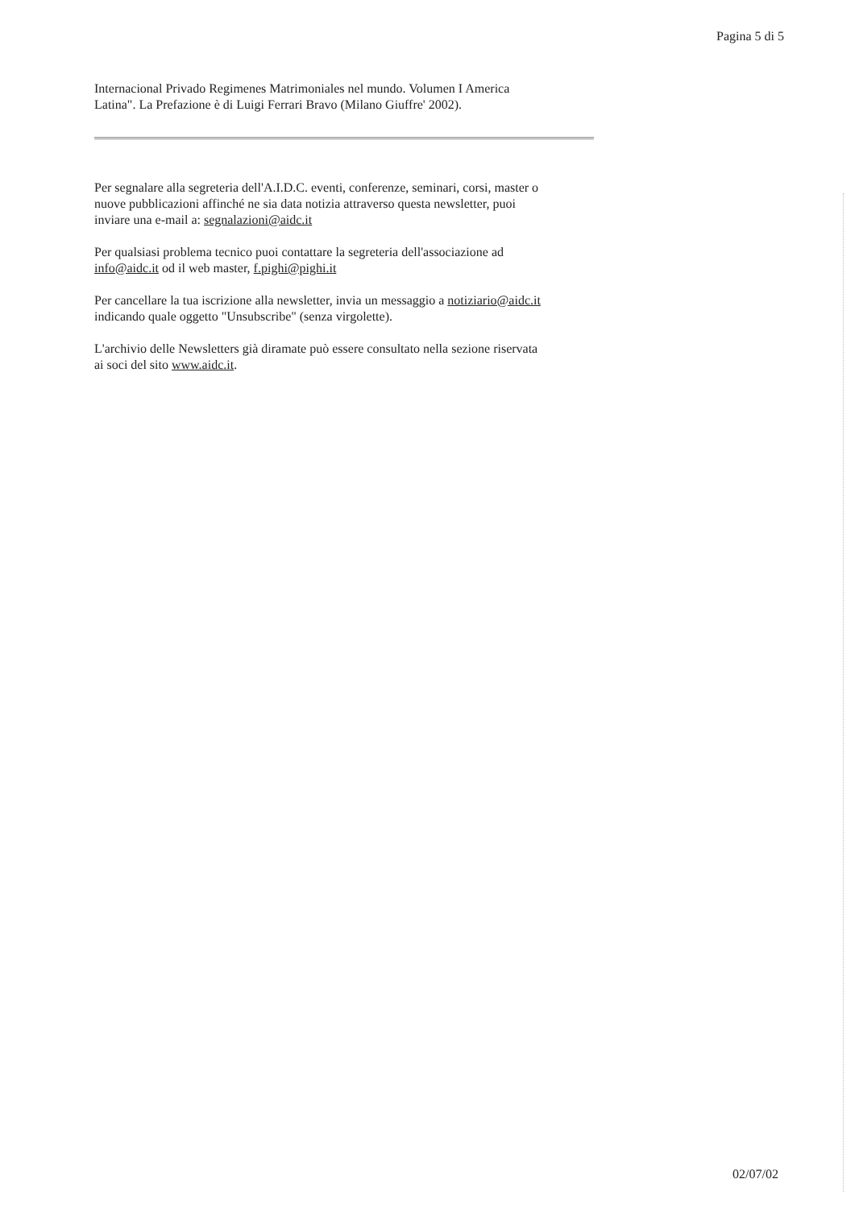Pagina 5 di 5
Internacional Privado Regimenes Matrimoniales nel mundo. Volumen I America Latina". La Prefazione è di Luigi Ferrari Bravo (Milano Giuffre' 2002).
Per segnalare alla segreteria dell'A.I.D.C. eventi, conferenze, seminari, corsi, master o nuove pubblicazioni affinché ne sia data notizia attraverso questa newsletter, puoi inviare una e-mail a: segnalazioni@aidc.it
Per qualsiasi problema tecnico puoi contattare la segreteria dell'associazione ad info@aidc.it od il web master, f.pighi@pighi.it
Per cancellare la tua iscrizione alla newsletter, invia un messaggio a notiziario@aidc.it indicando quale oggetto "Unsubscribe" (senza virgolette).
L'archivio delle Newsletters già diramate può essere consultato nella sezione riservata ai soci del sito www.aidc.it.
02/07/02